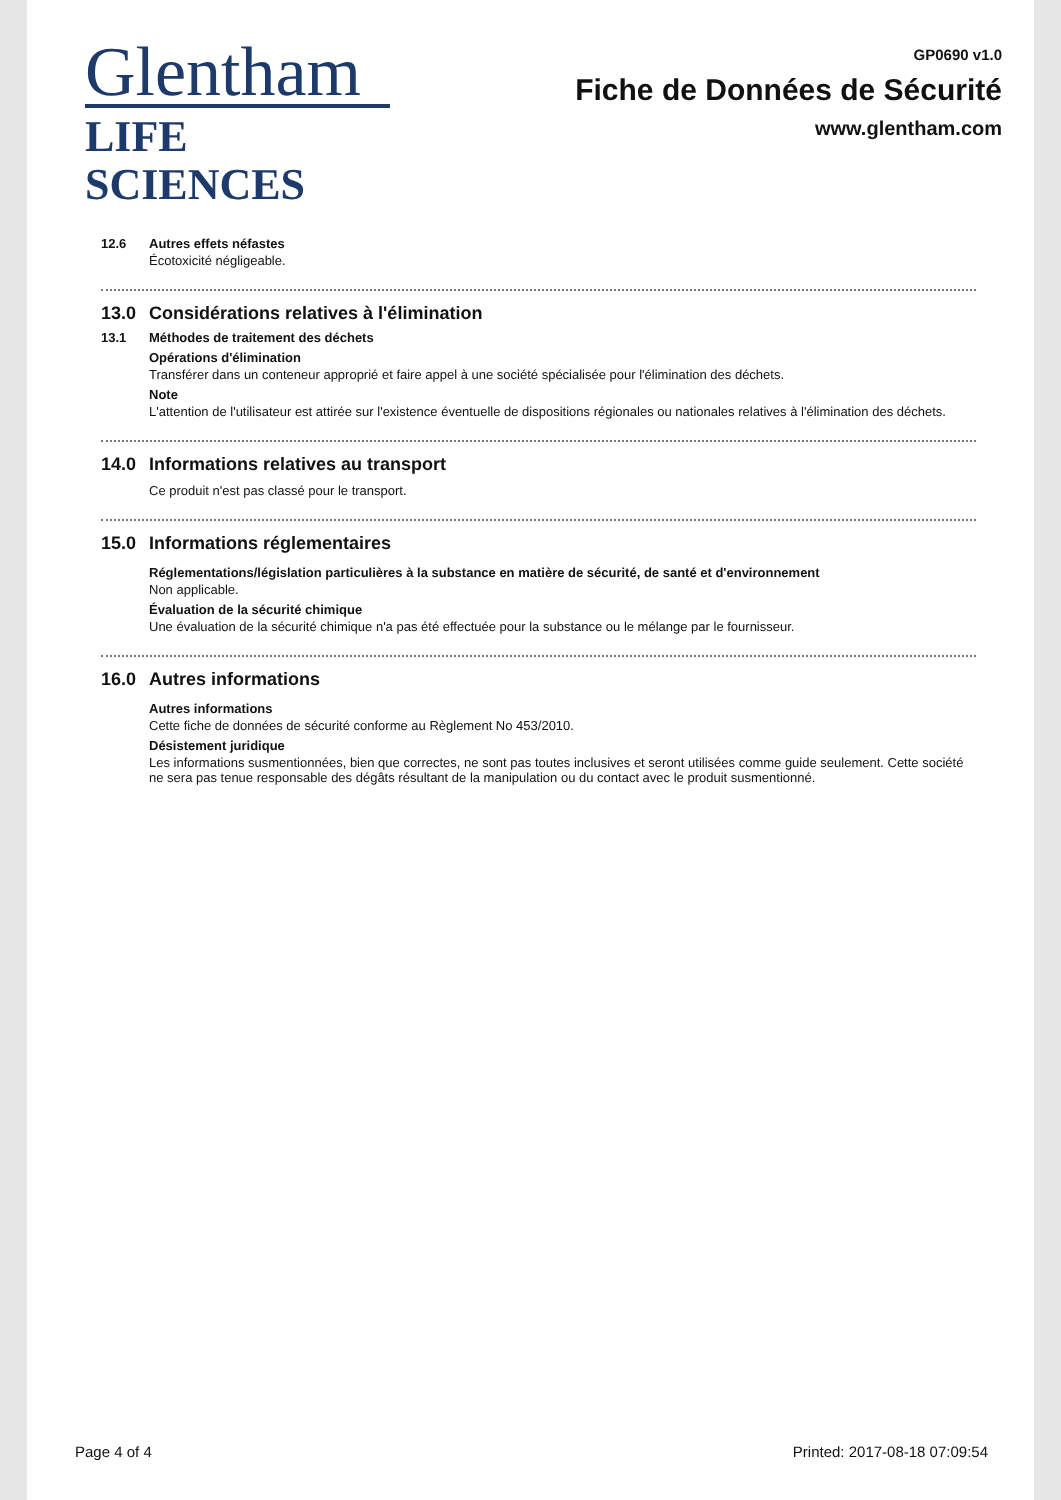Glentham
LIFE SCIENCES
GP0690 v1.0
Fiche de Données de Sécurité
www.glentham.com
12.6
Autres effets néfastes
Écotoxicité négligeable.
13.0 Considérations relatives à l'élimination
13.1
Méthodes de traitement des déchets
Opérations d'élimination
Transférer dans un conteneur approprié et faire appel à une société spécialisée pour l'élimination des déchets.
Note
L'attention de l'utilisateur est attirée sur l'existence éventuelle de dispositions régionales ou nationales relatives à l'élimination des déchets.
14.0 Informations relatives au transport
Ce produit n'est pas classé pour le transport.
15.0 Informations réglementaires
Réglementations/législation particulières à la substance en matière de sécurité, de santé et d'environnement
Non applicable.
Évaluation de la sécurité chimique
Une évaluation de la sécurité chimique n'a pas été effectuée pour la substance ou le mélange par le fournisseur.
16.0 Autres informations
Autres informations
Cette fiche de données de sécurité conforme au Règlement No 453/2010.
Désistement juridique
Les informations susmentionnées, bien que correctes, ne sont pas toutes inclusives et seront utilisées comme guide seulement. Cette société ne sera pas tenue responsable des dégâts résultant de la manipulation ou du contact avec le produit susmentionné.
Page 4 of 4 Printed: 2017-08-18 07:09:54